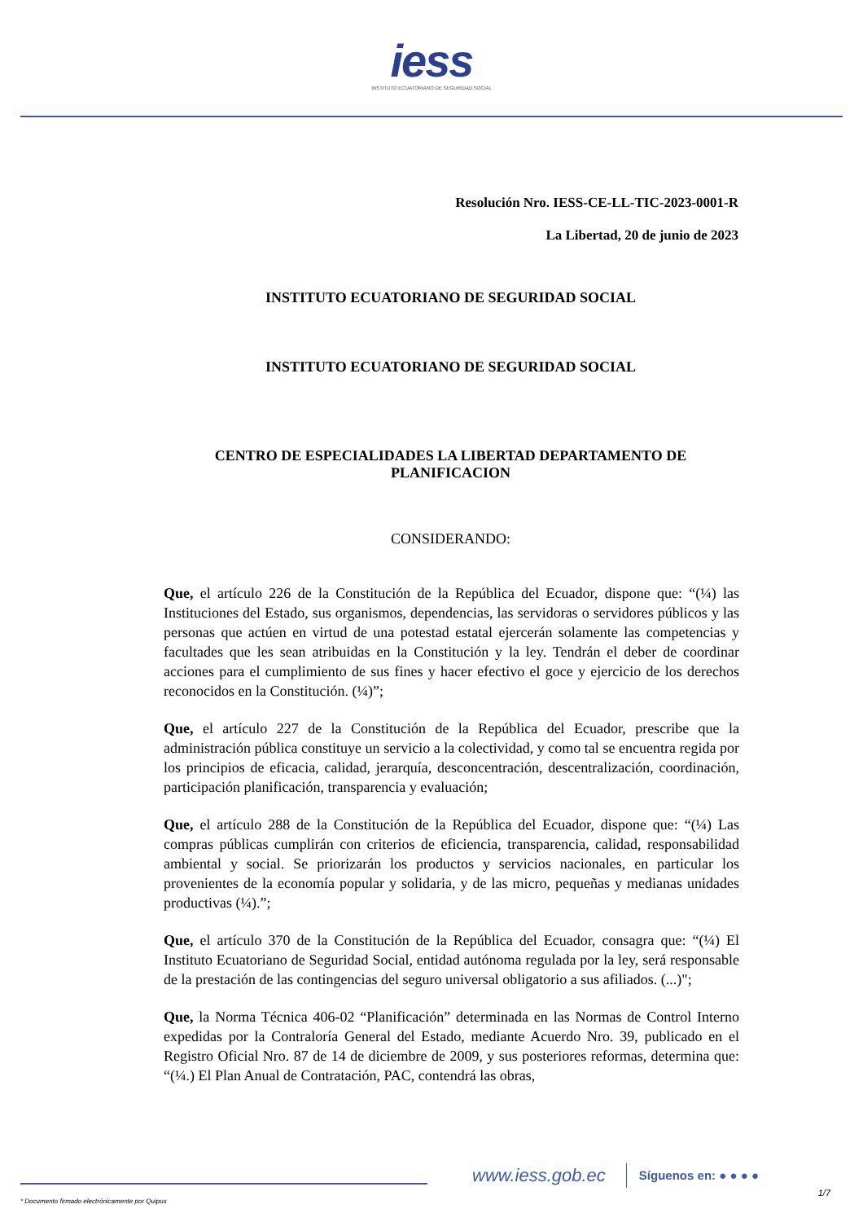iess
INSTITUTO ECUATORIANO DE SEGURIDAD SOCIAL
Resolución Nro. IESS-CE-LL-TIC-2023-0001-R
La Libertad, 20 de junio de 2023
INSTITUTO ECUATORIANO DE SEGURIDAD SOCIAL
INSTITUTO ECUATORIANO DE SEGURIDAD SOCIAL
CENTRO DE ESPECIALIDADES LA LIBERTAD DEPARTAMENTO DE PLANIFICACION
CONSIDERANDO:
Que, el artículo 226 de la Constitución de la República del Ecuador, dispone que: “(¼) las Instituciones del Estado, sus organismos, dependencias, las servidoras o servidores públicos y las personas que actúen en virtud de una potestad estatal ejercerán solamente las competencias y facultades que les sean atribuidas en la Constitución y la ley. Tendrán el deber de coordinar acciones para el cumplimiento de sus fines y hacer efectivo el goce y ejercicio de los derechos reconocidos en la Constitución. (¼)”;
Que, el artículo 227 de la Constitución de la República del Ecuador, prescribe que la administración pública constituye un servicio a la colectividad, y como tal se encuentra regida por los principios de eficacia, calidad, jerarquía, desconcentración, descentralización, coordinación, participación planificación, transparencia y evaluación;
Que, el artículo 288 de la Constitución de la República del Ecuador, dispone que: “(¼) Las compras públicas cumplirán con criterios de eficiencia, transparencia, calidad, responsabilidad ambiental y social. Se priorizarán los productos y servicios nacionales, en particular los provenientes de la economía popular y solidaria, y de las micro, pequeñas y medianas unidades productivas (¼).”;
Que, el artículo 370 de la Constitución de la República del Ecuador, consagra que: “(¼) El Instituto Ecuatoriano de Seguridad Social, entidad autónoma regulada por la ley, será responsable de la prestación de las contingencias del seguro universal obligatorio a sus afiliados. (...)";
Que, la Norma Técnica 406-02 “Planificación” determinada en las Normas de Control Interno expedidas por la Contraloría General del Estado, mediante Acuerdo Nro. 39, publicado en el Registro Oficial Nro. 87 de 14 de diciembre de 2009, y sus posteriores reformas, determina que: “(¼.) El Plan Anual de Contratación, PAC, contendrá las obras,
www.iess.gob.ec
Síguenos en: ● ● ● ●
1/7
* Documento firmado electrónicamente por Quipux